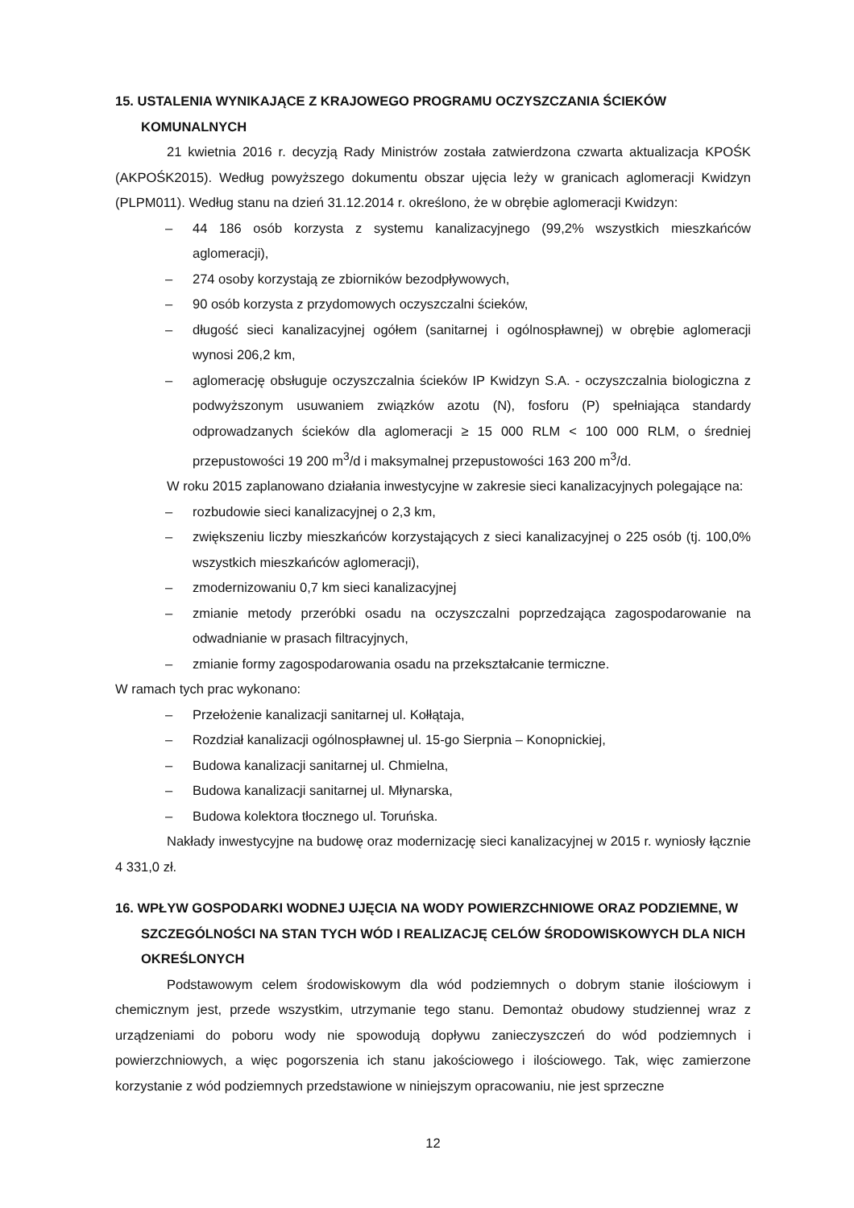15. USTALENIA WYNIKAJĄCE Z KRAJOWEGO PROGRAMU OCZYSZCZANIA ŚCIEKÓW KOMUNALNYCH
21 kwietnia 2016 r. decyzją Rady Ministrów została zatwierdzona czwarta aktualizacja KPOŚK (AKPOŚK2015). Według powyższego dokumentu obszar ujęcia leży w granicach aglomeracji Kwidzyn (PLPM011). Według stanu na dzień 31.12.2014 r. określono, że w obrębie aglomeracji Kwidzyn:
– 44 186 osób korzysta z systemu kanalizacyjnego (99,2% wszystkich mieszkańców aglomeracji),
– 274 osoby korzystają ze zbiorników bezodpływowych,
– 90 osób korzysta z przydomowych oczyszczalni ścieków,
– długość sieci kanalizacyjnej ogółem (sanitarnej i ogólnospławnej) w obrębie aglomeracji wynosi 206,2 km,
– aglomerację obsługuje oczyszczalnia ścieków IP Kwidzyn S.A. - oczyszczalnia biologiczna z podwyższonym usuwaniem związków azotu (N), fosforu (P) spełniająca standardy odprowadzanych ścieków dla aglomeracji ≥ 15 000 RLM < 100 000 RLM, o średniej przepustowości 19 200 m<sup>3</sup>/d i maksymalnej przepustowości 163 200 m<sup>3</sup>/d.
W roku 2015 zaplanowano działania inwestycyjne w zakresie sieci kanalizacyjnych polegające na:
– rozbudowie sieci kanalizacyjnej o 2,3 km,
– zwiększeniu liczby mieszkańców korzystających z sieci kanalizacyjnej o 225 osób (tj. 100,0% wszystkich mieszkańców aglomeracji),
– zmodernizowaniu 0,7 km sieci kanalizacyjnej
– zmianie metody przeróbki osadu na oczyszczalni poprzedzająca zagospodarowanie na odwadnianie w prasach filtracyjnych,
– zmianie formy zagospodarowania osadu na przekształcanie termiczne.
W ramach tych prac wykonano:
– Przełożenie kanalizacji sanitarnej ul. Kołłątaja,
– Rozdział kanalizacji ogólnospławnej ul. 15-go Sierpnia – Konopnickiej,
– Budowa kanalizacji sanitarnej ul. Chmielna,
– Budowa kanalizacji sanitarnej ul. Młynarska,
– Budowa kolektora tłocznego ul. Toruńska.
Nakłady inwestycyjne na budowę oraz modernizację sieci kanalizacyjnej w 2015 r. wyniosły łącznie 4 331,0 zł.
16. WPŁYW GOSPODARKI WODNEJ UJĘCIA NA WODY POWIERZCHNIOWE ORAZ PODZIEMNE, W SZCZEGÓLNOŚCI NA STAN TYCH WÓD I REALIZACJĘ CELÓW ŚRODOWISKOWYCH DLA NICH OKREŚLONYCH
Podstawowym celem środowiskowym dla wód podziemnych o dobrym stanie ilościowym i chemicznym jest, przede wszystkim, utrzymanie tego stanu. Demontaż obudowy studziennej wraz z urządzeniami do poboru wody nie spowodują dopływu zanieczyszczeń do wód podziemnych i powierzchniowych, a więc pogorszenia ich stanu jakościowego i ilościowego. Tak, więc zamierzone korzystanie z wód podziemnych przedstawione w niniejszym opracowaniu, nie jest sprzeczne
12